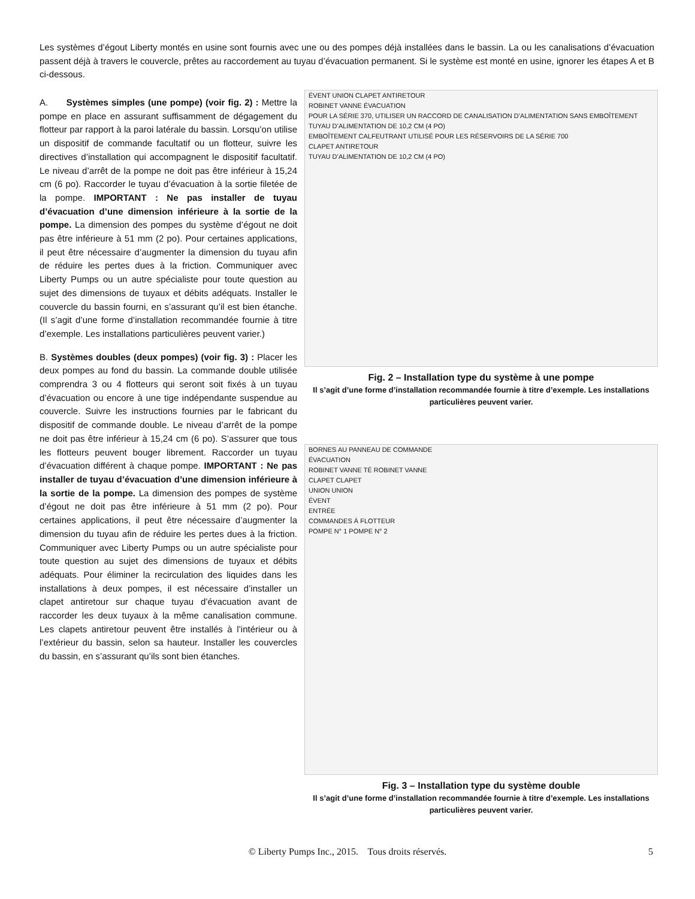Les systèmes d’égout Liberty montés en usine sont fournis avec une ou des pompes déjà installées dans le bassin. La ou les canalisations d’évacuation passent déjà à travers le couvercle, prêtes au raccordement au tuyau d’évacuation permanent. Si le système est monté en usine, ignorer les étapes A et B ci-dessous.
A. Systèmes simples (une pompe) (voir fig. 2) : Mettre la pompe en place en assurant suffisamment de dégagement du flotteur par rapport à la paroi latérale du bassin. Lorsqu’on utilise un dispositif de commande facultatif ou un flotteur, suivre les directives d’installation qui accompagnent le dispositif facultatif. Le niveau d’arrêt de la pompe ne doit pas être inférieur à 15,24 cm (6 po). Raccorder le tuyau d’évacuation à la sortie filetée de la pompe. IMPORTANT : Ne pas installer de tuyau d’évacuation d’une dimension inférieure à la sortie de la pompe. La dimension des pompes du système d’égout ne doit pas être inférieure à 51 mm (2 po). Pour certaines applications, il peut être nécessaire d’augmenter la dimension du tuyau afin de réduire les pertes dues à la friction. Communiquer avec Liberty Pumps ou un autre spécialiste pour toute question au sujet des dimensions de tuyaux et débits adéquats. Installer le couvercle du bassin fourni, en s’assurant qu’il est bien étanche. (Il s’agit d’une forme d’installation recommandée fournie à titre d’exemple. Les installations particulières peuvent varier.)
B. Systèmes doubles (deux pompes) (voir fig. 3) : Placer les deux pompes au fond du bassin. La commande double utilisée comprendra 3 ou 4 flotteurs qui seront soit fixés à un tuyau d’évacuation ou encore à une tige indépendante suspendue au couvercle. Suivre les instructions fournies par le fabricant du dispositif de commande double. Le niveau d’arrêt de la pompe ne doit pas être inférieur à 15,24 cm (6 po). S’assurer que tous les flotteurs peuvent bouger librement. Raccorder un tuyau d’évacuation différent à chaque pompe. IMPORTANT : Ne pas installer de tuyau d’évacuation d’une dimension inférieure à la sortie de la pompe. La dimension des pompes de système d’égout ne doit pas être inférieure à 51 mm (2 po). Pour certaines applications, il peut être nécessaire d’augmenter la dimension du tuyau afin de réduire les pertes dues à la friction. Communiquer avec Liberty Pumps ou un autre spécialiste pour toute question au sujet des dimensions de tuyaux et débits adéquats. Pour éliminer la recirculation des liquides dans les installations à deux pompes, il est nécessaire d’installer un clapet antiretour sur chaque tuyau d’évacuation avant de raccorder les deux tuyaux à la même canalisation commune. Les clapets antiretour peuvent être installés à l’intérieur ou à l’extérieur du bassin, selon sa hauteur. Installer les couvercles du bassin, en s’assurant qu’ils sont bien étanches.
ÉVENT UNION CLAPET ANTIRETOUR
ROBINET VANNE ÉVACUATION
POUR LA SÉRIE 370, UTILISER UN RACCORD DE CANALISATION D’ALIMENTATION SANS EMBOÎTEMENT
TUYAU D’ALIMENTATION DE 10,2 CM (4 PO)
EMBOÎTEMENT CALFEUTRANT UTILISÉ POUR LES RÉSERVOIRS DE LA SÉRIE 700
CLAPET ANTIRETOUR
TUYAU D’ALIMENTATION DE 10,2 CM (4 PO)
Fig. 2 – Installation type du système à une pompe
Il s’agit d’une forme d’installation recommandée fournie à titre d’exemple. Les installations particulières peuvent varier.
BORNES AU PANNEAU DE COMMANDE
ÉVACUATION
ROBINET VANNE TÉ ROBINET VANNE
CLAPET CLAPET
UNION UNION
ÉVENT
ENTRÉE
COMMANDES À FLOTTEUR
POMPE N° 1 POMPE N° 2
Fig. 3 – Installation type du système double
Il s’agit d’une forme d’installation recommandée fournie à titre d’exemple. Les installations particulières peuvent varier.
© Liberty Pumps Inc., 2015. Tous droits réservés. 5